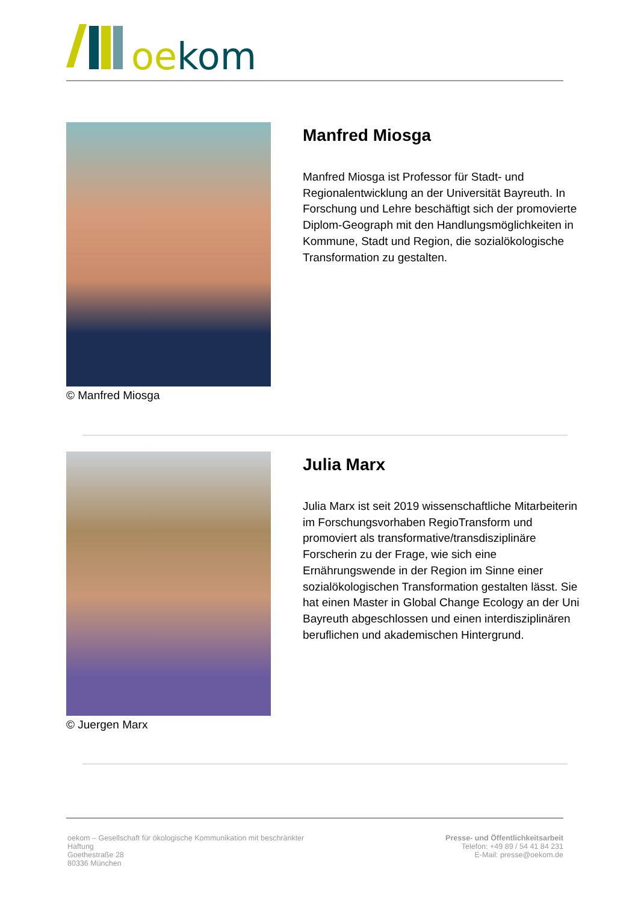oekom
© Manfred Miosga
Manfred Miosga
Manfred Miosga ist Professor für Stadt- und Regionalentwicklung an der Universität Bayreuth. In Forschung und Lehre beschäftigt sich der promovierte Diplom-Geograph mit den Handlungsmöglichkeiten in Kommune, Stadt und Region, die sozialökologische Transformation zu gestalten.
© Juergen Marx
Julia Marx
Julia Marx ist seit 2019 wissenschaftliche Mitarbeiterin im Forschungsvorhaben RegioTransform und promoviert als transformative/transdisziplinäre Forscherin zu der Frage, wie sich eine Ernährungswende in der Region im Sinne einer sozialökologischen Transformation gestalten lässt. Sie hat einen Master in Global Change Ecology an der Uni Bayreuth abgeschlossen und einen interdisziplinären beruflichen und akademischen Hintergrund.
oekom – Gesellschaft für ökologische Kommunikation mit beschränkter Haftung
Goethestraße 28
80336 München
Presse- und Öffentlichkeitsarbeit
Telefon: +49 89 / 54 41 84 231
E-Mail: presse@oekom.de